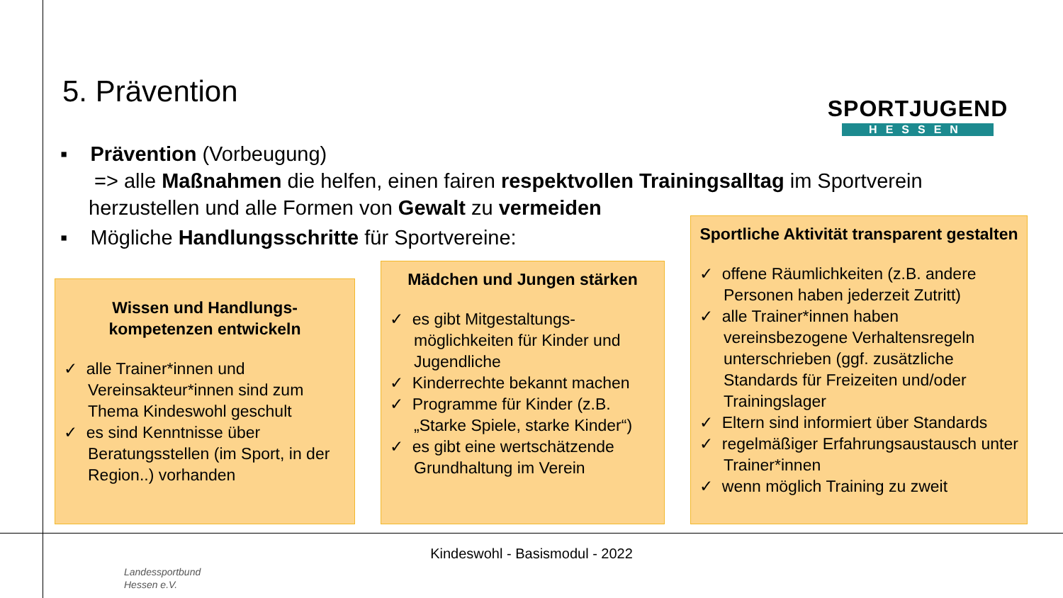5. Prävention
SPORTJUGEND
HESSEN
▪ Prävention (Vorbeugung)
=> alle Maßnahmen die helfen, einen fairen respektvollen Trainingsalltag im Sportverein herzustellen und alle Formen von Gewalt zu vermeiden
▪ Mögliche Handlungsschritte für Sportvereine:
Wissen und Handlungs-kompetenzen entwickeln
✓ alle Trainer*innen und Vereinsakteur*innen sind zum Thema Kindeswohl geschult
✓ es sind Kenntnisse über Beratungsstellen (im Sport, in der Region..) vorhanden
Mädchen und Jungen stärken
✓ es gibt Mitgestaltungs-möglichkeiten für Kinder und Jugendliche
✓ Kinderrechte bekannt machen
✓ Programme für Kinder (z.B. „Starke Spiele, starke Kinder“)
✓ es gibt eine wertschätzende Grundhaltung im Verein
Sportliche Aktivität transparent gestalten
✓ offene Räumlichkeiten (z.B. andere Personen haben jederzeit Zutritt)
✓ alle Trainer*innen haben vereinsbezogene Verhaltensregeln unterschrieben (ggf. zusätzliche Standards für Freizeiten und/oder Trainingslager
✓ Eltern sind informiert über Standards
✓ regelmäßiger Erfahrungsaustausch unter Trainer*innen
✓ wenn möglich Training zu zweit
Kindeswohl - Basismodul - 2022
Landessportbund
Hessen e.V.